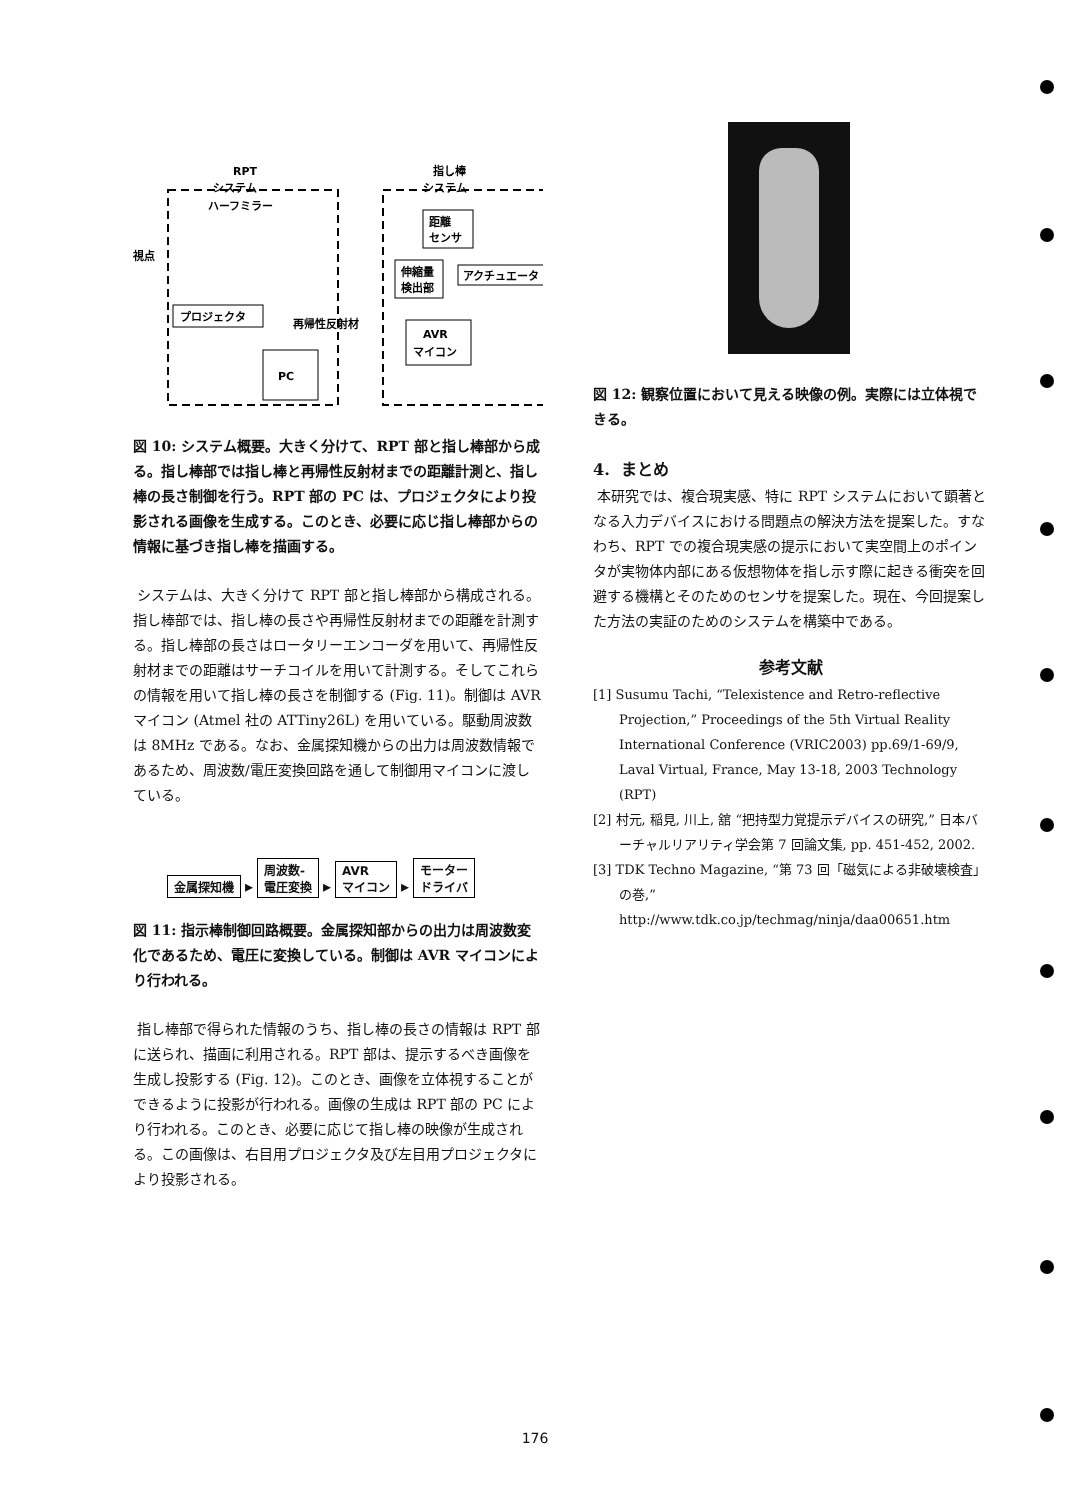RPT
システム
ハーフミラー
視点
プロジェクタ
再帰性反射材
PC
指し棒
システム
距離
センサ
伸縮量
検出部
アクチュエータ
AVR
マイコン
図 10: システム概要。大きく分けて、RPT 部と指し棒部から成る。指し棒部では指し棒と再帰性反射材までの距離計測と、指し棒の長さ制御を行う。RPT 部の PC は、プロジェクタにより投影される画像を生成する。このとき、必要に応じ指し棒部からの情報に基づき指し棒を描画する。
システムは、大きく分けて RPT 部と指し棒部から構成される。指し棒部では、指し棒の長さや再帰性反射材までの距離を計測する。指し棒部の長さはロータリーエンコーダを用いて、再帰性反射材までの距離はサーチコイルを用いて計測する。そしてこれらの情報を用いて指し棒の長さを制御する (Fig. 11)。制御は AVR マイコン (Atmel 社の ATTiny26L) を用いている。駆動周波数は 8MHz である。なお、金属探知機からの出力は周波数情報であるため、周波数/電圧変換回路を通して制御用マイコンに渡している。
金属探知機 ▸ 周波数-
電圧変換 ▸ AVR
マイコン ▸ モーター
ドライバ
図 11: 指示棒制御回路概要。金属探知部からの出力は周波数変化であるため、電圧に変換している。制御は AVR マイコンにより行われる。
指し棒部で得られた情報のうち、指し棒の長さの情報は RPT 部に送られ、描画に利用される。RPT 部は、提示するべき画像を生成し投影する (Fig. 12)。このとき、画像を立体視することができるように投影が行われる。画像の生成は RPT 部の PC により行われる。このとき、必要に応じて指し棒の映像が生成される。この画像は、右目用プロジェクタ及び左目用プロジェクタにより投影される。
図 12: 観察位置において見える映像の例。実際には立体視できる。
4. まとめ
本研究では、複合現実感、特に RPT システムにおいて顕著となる入力デバイスにおける問題点の解決方法を提案した。すなわち、RPT での複合現実感の提示において実空間上のポインタが実物体内部にある仮想物体を指し示す際に起きる衝突を回避する機構とそのためのセンサを提案した。現在、今回提案した方法の実証のためのシステムを構築中である。
参考文献
[1] Susumu Tachi, “Telexistence and Retro-reflective Projection,” Proceedings of the 5th Virtual Reality International Conference (VRIC2003) pp.69/1-69/9, Laval Virtual, France, May 13-18, 2003 Technology (RPT)
[2] 村元, 稲見, 川上, 舘 “把持型力覚提示デバイスの研究,” 日本バーチャルリアリティ学会第 7 回論文集, pp. 451-452, 2002.
[3] TDK Techno Magazine, “第 73 回「磁気による非破壊検査」の巻,” http://www.tdk.co.jp/techmag/ninja/daa00651.htm
176